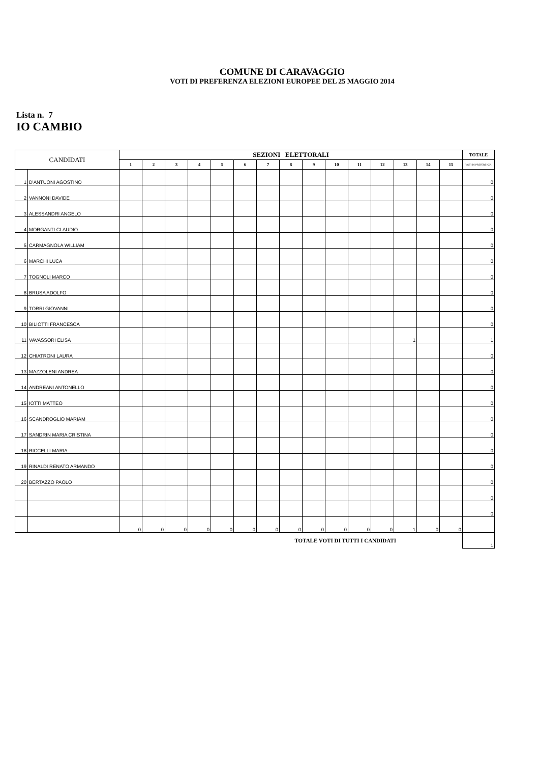COMUNE DI CARAVAGGIO
VOTI DI PREFERENZA ELEZIONI EUROPEE DEL 25 MAGGIO 2014
Lista n. 7
IO CAMBIO
| CANDIDATI | | SEZIONI ELETTORALI | | | | | | | | | | | | | | | TOTALE |
| --- | --- | --- | --- | --- | --- | --- | --- | --- | --- | --- | --- | --- | --- | --- | --- | --- | --- |
| | | 1 | 2 | 3 | 4 | 5 | 6 | 7 | 8 | 9 | 10 | 11 | 12 | 13 | 14 | 15 | VOTI DI PREFERENZA |
| 1 | D'ANTUONI AGOSTINO | | | | | | | | | | | | | | | | 0 |
| 2 | VANNONI DAVIDE | | | | | | | | | | | | | | | | 0 |
| 3 | ALESSANDRI ANGELO | | | | | | | | | | | | | | | | 0 |
| 4 | MORGANTI CLAUDIO | | | | | | | | | | | | | | | | 0 |
| 5 | CARMAGNOLA WILLIAM | | | | | | | | | | | | | | | | 0 |
| 6 | MARCHI LUCA | | | | | | | | | | | | | | | | 0 |
| 7 | TOGNOLI MARCO | | | | | | | | | | | | | | | | 0 |
| 8 | BRUSA ADOLFO | | | | | | | | | | | | | | | | 0 |
| 9 | TORRI GIOVANNI | | | | | | | | | | | | | | | | 0 |
| 10 | BILIOTTI FRANCESCA | | | | | | | | | | | | | | | | 0 |
| 11 | VAVASSORI ELISA | | | | | | | | | | | | | 1 | | | 1 |
| 12 | CHIATRONI LAURA | | | | | | | | | | | | | | | | 0 |
| 13 | MAZZOLENI ANDREA | | | | | | | | | | | | | | | | 0 |
| 14 | ANDREANI ANTONELLO | | | | | | | | | | | | | | | | 0 |
| 15 | IOTTI MATTEO | | | | | | | | | | | | | | | | 0 |
| 16 | SCANDROGLIO MARIAM | | | | | | | | | | | | | | | | 0 |
| 17 | SANDRIN MARIA CRISTINA | | | | | | | | | | | | | | | | 0 |
| 18 | RICCELLI MARIA | | | | | | | | | | | | | | | | 0 |
| 19 | RINALDI RENATO ARMANDO | | | | | | | | | | | | | | | | 0 |
| 20 | BERTAZZO PAOLO | | | | | | | | | | | | | | | | 0 |
| | | | | | | | | | | | | | | | | | 0 |
| | | | | | | | | | | | | | | | | | 0 |
| | | 0 | 0 | 0 | 0 | 0 | 0 | 0 | 0 | 0 | 0 | 0 | 0 | 1 | 0 | 0 | |
| TOTALE VOTI DI TUTTI I CANDIDATI | | | | | | | | | | | | | | | | | 1 |